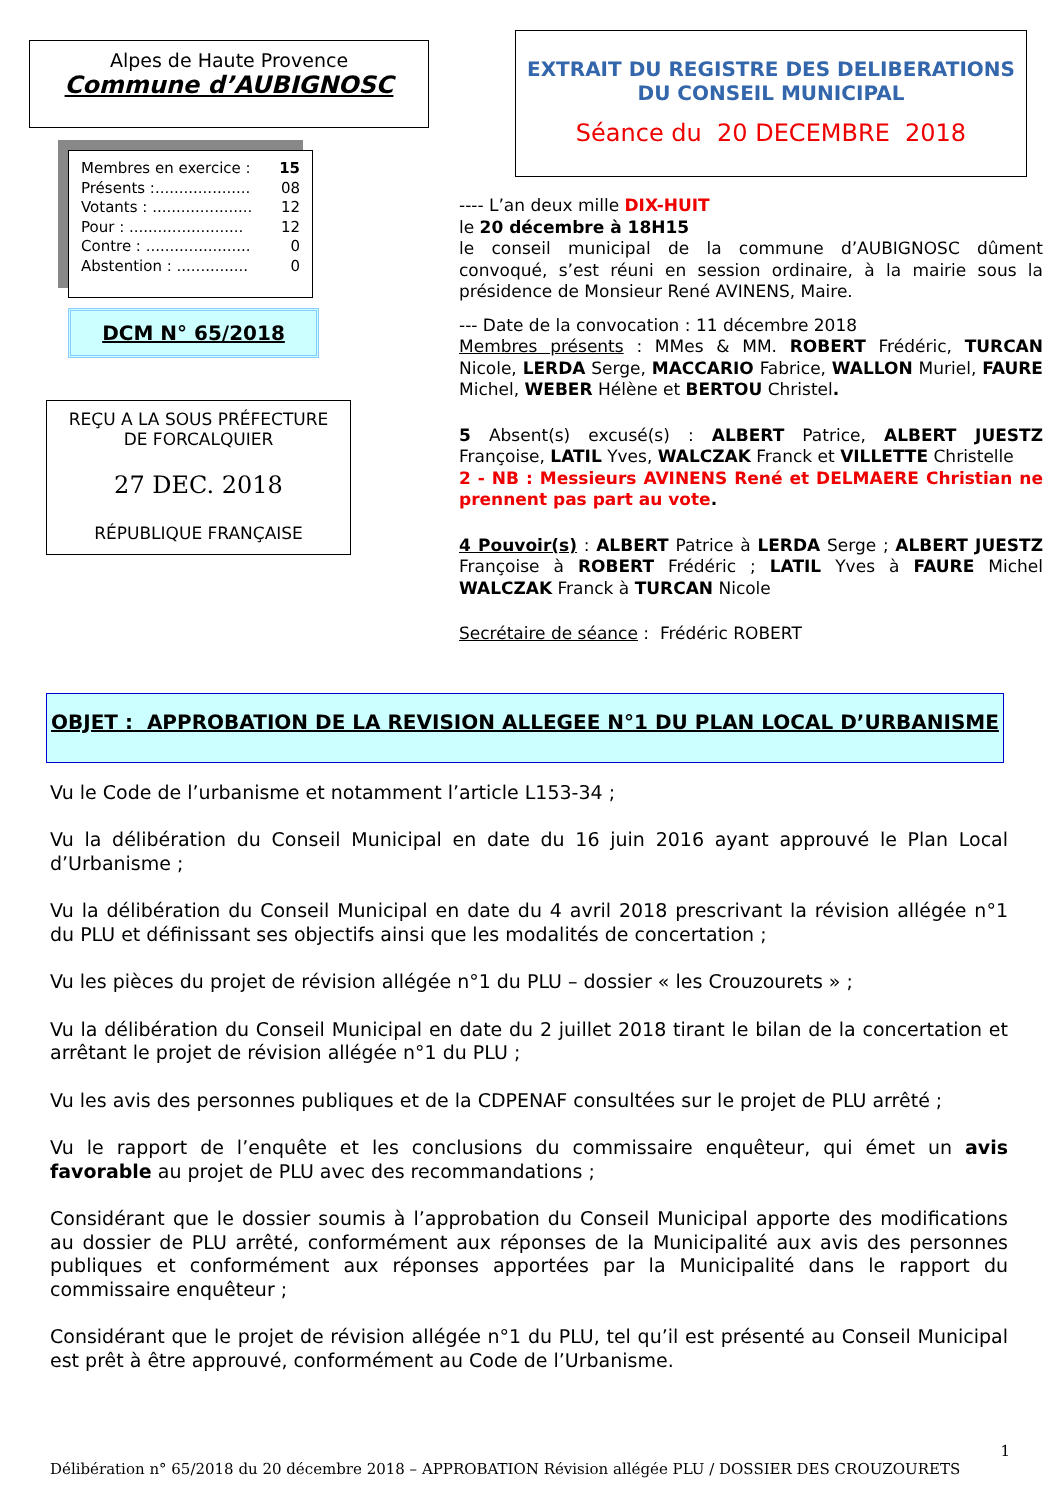Alpes de Haute Provence
Commune d’AUBIGNOSC
Membres en exercice : 15
Présents :.................... 08
Votants : ..................... 12
Pour : ........................ 12
Contre : ...................... 0
Abstention : ............... 0
DCM N° 65/2018
REÇU A LA SOUS PRÉFECTURE
DE FORCALQUIER
27 DEC. 2018
RÉPUBLIQUE FRANÇAISE
EXTRAIT DU REGISTRE DES DELIBERATIONS
DU CONSEIL MUNICIPAL
Séance du 20 DECEMBRE 2018
---- L’an deux mille DIX-HUIT
le 20 décembre à 18H15
le conseil municipal de la commune d’AUBIGNOSC dûment convoqué, s’est réuni en session ordinaire, à la mairie sous la présidence de Monsieur René AVINENS, Maire.
--- Date de la convocation : 11 décembre 2018
Membres présents : MMes & MM. ROBERT Frédéric, TURCAN Nicole, LERDA Serge, MACCARIO Fabrice, WALLON Muriel, FAURE Michel, WEBER Hélène et BERTOU Christel.
5 Absent(s) excusé(s) : ALBERT Patrice, ALBERT JUESTZ Françoise, LATIL Yves, WALCZAK Franck et VILLETTE Christelle
2 - NB : Messieurs AVINENS René et DELMAERE Christian ne prennent pas part au vote.
4 Pouvoir(s) : ALBERT Patrice à LERDA Serge ; ALBERT JUESTZ Françoise à ROBERT Frédéric ; LATIL Yves à FAURE Michel WALCZAK Franck à TURCAN Nicole
Secrétaire de séance : Frédéric ROBERT
OBJET : APPROBATION DE LA REVISION ALLEGEE N°1 DU PLAN LOCAL D’URBANISME
Vu le Code de l’urbanisme et notamment l’article L153-34 ;
Vu la délibération du Conseil Municipal en date du 16 juin 2016 ayant approuvé le Plan Local d’Urbanisme ;
Vu la délibération du Conseil Municipal en date du 4 avril 2018 prescrivant la révision allégée n°1 du PLU et définissant ses objectifs ainsi que les modalités de concertation ;
Vu les pièces du projet de révision allégée n°1 du PLU – dossier « les Crouzourets » ;
Vu la délibération du Conseil Municipal en date du 2 juillet 2018 tirant le bilan de la concertation et arrêtant le projet de révision allégée n°1 du PLU ;
Vu les avis des personnes publiques et de la CDPENAF consultées sur le projet de PLU arrêté ;
Vu le rapport de l’enquête et les conclusions du commissaire enquêteur, qui émet un avis favorable au projet de PLU avec des recommandations ;
Considérant que le dossier soumis à l’approbation du Conseil Municipal apporte des modifications au dossier de PLU arrêté, conformément aux réponses de la Municipalité aux avis des personnes publiques et conformément aux réponses apportées par la Municipalité dans le rapport du commissaire enquêteur ;
Considérant que le projet de révision allégée n°1 du PLU, tel qu’il est présenté au Conseil Municipal est prêt à être approuvé, conformément au Code de l’Urbanisme.
1
Délibération n° 65/2018 du 20 décembre 2018 – APPROBATION Révision allégée PLU / DOSSIER DES CROUZOURETS